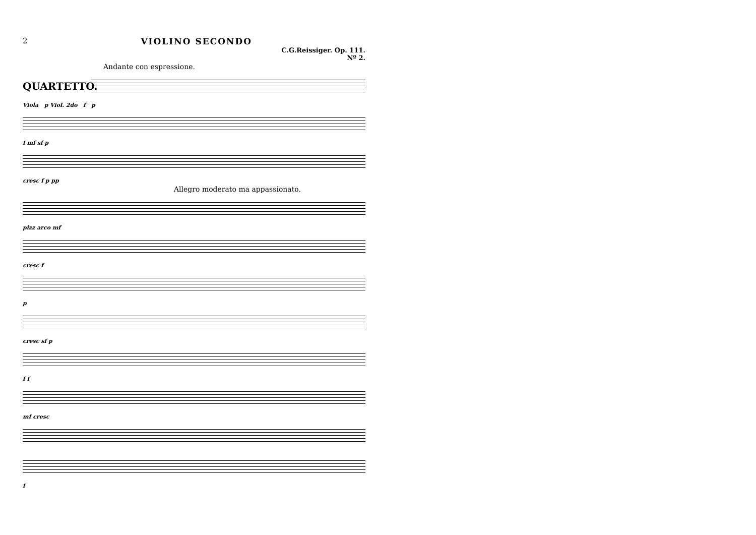2 VIOLINO SECONDO
C.G.Reissiger. Op. 111.
Nº 2.
Andante con espressione.
QUARTETTO.
Viola p Viol. 2do f p
f mf sf p
cresc f p pp
Allegro moderato ma appassionato.
pizz arco mf
cresc f
p
cresc sf p
f f
mf cresc
f